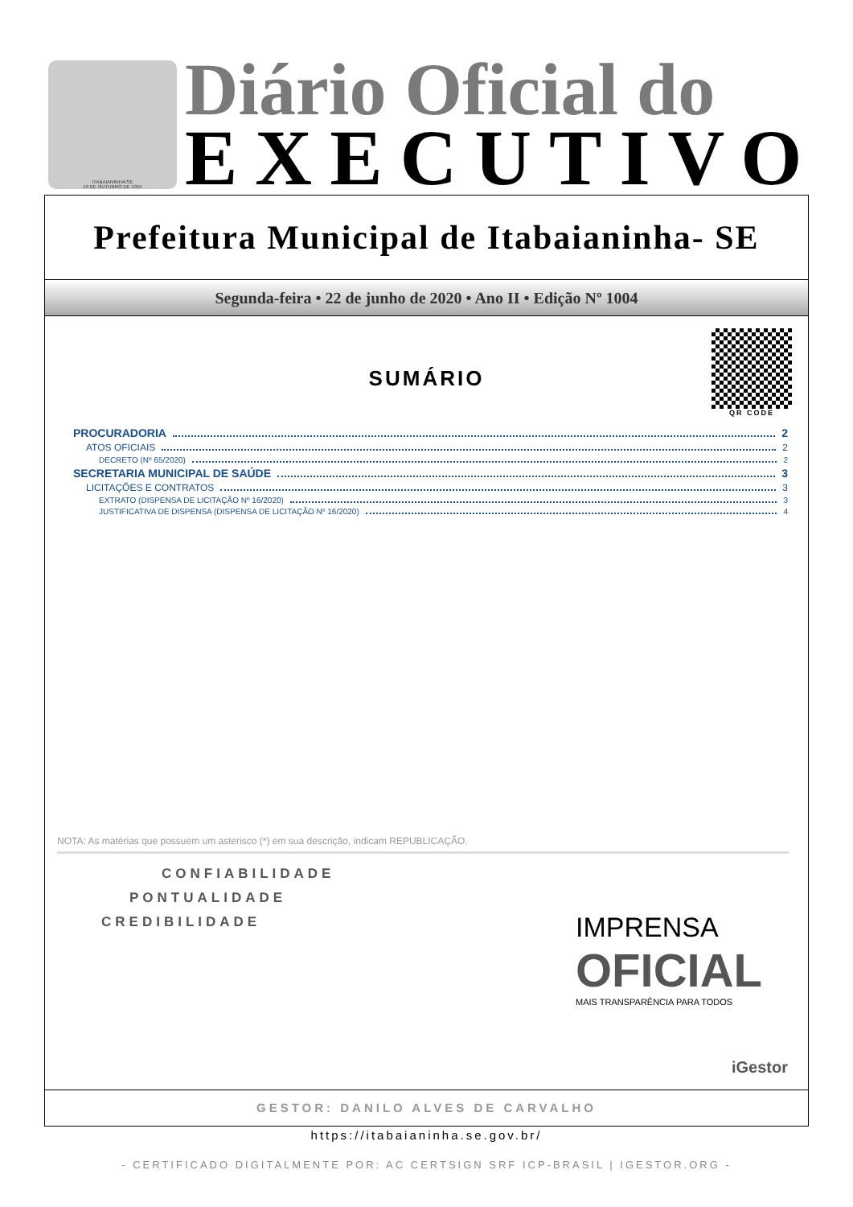ITABAIANINHA/SE
19 DE OUTUBRO DE 1915
Diário Oficial do
EXECUTIVO
Prefeitura Municipal de Itabaianinha- SE
Segunda-feira • 22 de junho de 2020 • Ano II • Edição Nº 1004
QR CODE
SUMÁRIO
PROCURADORIA 2
ATOS OFICIAIS 2
DECRETO (Nº 65/2020) 2
SECRETARIA MUNICIPAL DE SAÚDE 3
LICITAÇÕES E CONTRATOS 3
EXTRATO (DISPENSA DE LICITAÇÃO Nº 16/2020) 3
JUSTIFICATIVA DE DISPENSA (DISPENSA DE LICITAÇÃO Nº 16/2020) 4
NOTA: As matérias que possuem um asterisco (*) em sua descrição, indicam REPUBLICAÇÃO.
CONFIABILIDADE
PONTUALIDADE
CREDIBILIDADE
IMPRENSA
OFICIAL
MAIS TRANSPARÊNCIA PARA TODOS
iGestor
GESTOR: DANILO ALVES DE CARVALHO
https://itabaianinha.se.gov.br/
- CERTIFICADO DIGITALMENTE POR: AC CERTSIGN SRF ICP-BRASIL | IGESTOR.ORG -